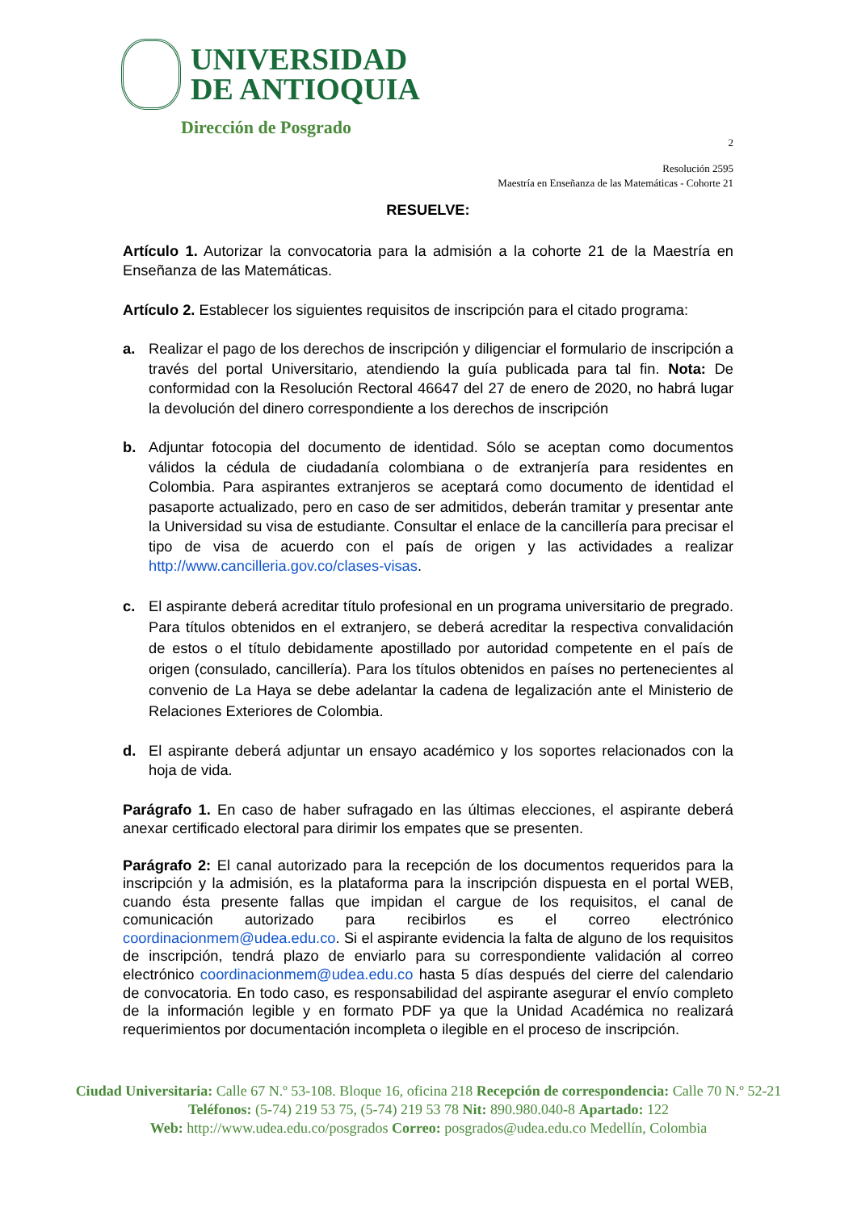UNIVERSIDAD
DE ANTIOQUIA
Dirección de Posgrado
2
Resolución 2595
Maestría en Enseñanza de las Matemáticas - Cohorte 21
RESUELVE:
Artículo 1. Autorizar la convocatoria para la admisión a la cohorte 21 de la Maestría en Enseñanza de las Matemáticas.
Artículo 2. Establecer los siguientes requisitos de inscripción para el citado programa:
a. Realizar el pago de los derechos de inscripción y diligenciar el formulario de inscripción a través del portal Universitario, atendiendo la guía publicada para tal fin. Nota: De conformidad con la Resolución Rectoral 46647 del 27 de enero de 2020, no habrá lugar la devolución del dinero correspondiente a los derechos de inscripción
b. Adjuntar fotocopia del documento de identidad. Sólo se aceptan como documentos válidos la cédula de ciudadanía colombiana o de extranjería para residentes en Colombia. Para aspirantes extranjeros se aceptará como documento de identidad el pasaporte actualizado, pero en caso de ser admitidos, deberán tramitar y presentar ante la Universidad su visa de estudiante. Consultar el enlace de la cancillería para precisar el tipo de visa de acuerdo con el país de origen y las actividades a realizar http://www.cancilleria.gov.co/clases-visas.
c. El aspirante deberá acreditar título profesional en un programa universitario de pregrado. Para títulos obtenidos en el extranjero, se deberá acreditar la respectiva convalidación de estos o el título debidamente apostillado por autoridad competente en el país de origen (consulado, cancillería). Para los títulos obtenidos en países no pertenecientes al convenio de La Haya se debe adelantar la cadena de legalización ante el Ministerio de Relaciones Exteriores de Colombia.
d. El aspirante deberá adjuntar un ensayo académico y los soportes relacionados con la hoja de vida.
Parágrafo 1. En caso de haber sufragado en las últimas elecciones, el aspirante deberá anexar certificado electoral para dirimir los empates que se presenten.
Parágrafo 2: El canal autorizado para la recepción de los documentos requeridos para la inscripción y la admisión, es la plataforma para la inscripción dispuesta en el portal WEB, cuando ésta presente fallas que impidan el cargue de los requisitos, el canal de comunicación autorizado para recibirlos es el correo electrónico coordinacionmem@udea.edu.co. Si el aspirante evidencia la falta de alguno de los requisitos de inscripción, tendrá plazo de enviarlo para su correspondiente validación al correo electrónico coordinacionmem@udea.edu.co hasta 5 días después del cierre del calendario de convocatoria. En todo caso, es responsabilidad del aspirante asegurar el envío completo de la información legible y en formato PDF ya que la Unidad Académica no realizará requerimientos por documentación incompleta o ilegible en el proceso de inscripción.
Ciudad Universitaria: Calle 67 N.º 53-108. Bloque 16, oficina 218 Recepción de correspondencia: Calle 70 N.º 52-21
Teléfonos: (5-74) 219 53 75, (5-74) 219 53 78 Nit: 890.980.040-8 Apartado: 122
Web: http://www.udea.edu.co/posgrados Correo: posgrados@udea.edu.co Medellín, Colombia